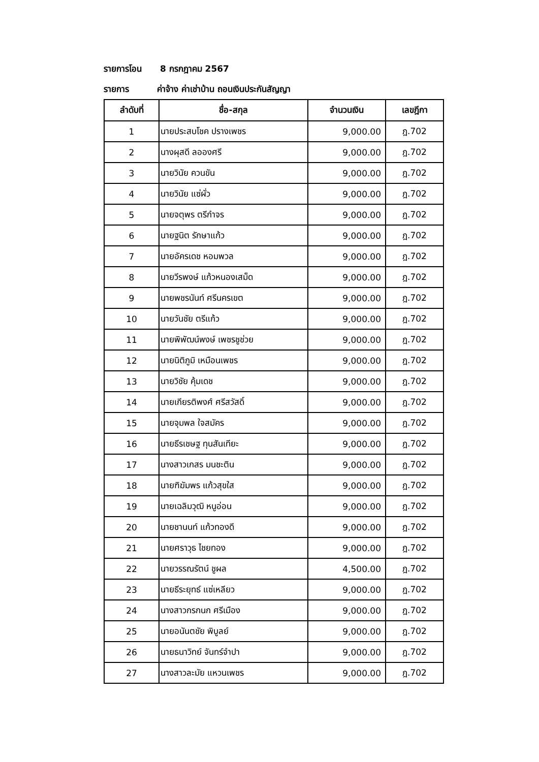รายการโอน 8 กรกฎาคม 2567
รายการ ค่าจ้าง ค่าเช่าบ้าน ถอนเงินประกันสัญญา
| ลำดับที่ | ชื่อ-สกุล | จำนวนเงิน | เลขฎีกา |
| --- | --- | --- | --- |
| 1 | นายประสบโชค ปรางเพชร | 9,000.00 | ฎ.702 |
| 2 | นางผุสดี ลอองศรี | 9,000.00 | ฎ.702 |
| 3 | นายวินัย ควนขัน | 9,000.00 | ฎ.702 |
| 4 | นายวินัย แซ่ผั่ว | 9,000.00 | ฎ.702 |
| 5 | นายจตุพร ตรีกำจร | 9,000.00 | ฎ.702 |
| 6 | นายฐนิต รักษาแก้ว | 9,000.00 | ฎ.702 |
| 7 | นายอัครเดช หอมพวล | 9,000.00 | ฎ.702 |
| 8 | นายวีรพงษ์ แก้วหนองเสม็ด | 9,000.00 | ฎ.702 |
| 9 | นายพชรนันท์ ศรีนครเขต | 9,000.00 | ฎ.702 |
| 10 | นายวันชัย ตรีแก้ว | 9,000.00 | ฎ.702 |
| 11 | นายพิพัฒน์พงษ์ เพชรชูช่วย | 9,000.00 | ฎ.702 |
| 12 | นายนิติภูมิ เหมือนเพชร | 9,000.00 | ฎ.702 |
| 13 | นายวิชัย คุ้มเดช | 9,000.00 | ฎ.702 |
| 14 | นายเกียรติพงศ์ ศรีสวัสดิ์ | 9,000.00 | ฎ.702 |
| 15 | นายจุมพล ใจสมัคร | 9,000.00 | ฎ.702 |
| 16 | นายธีรเชษฐ ทุนสันเทียะ | 9,000.00 | ฎ.702 |
| 17 | นางสาวเกสร มนชะติน | 9,000.00 | ฎ.702 |
| 18 | นายฑิฆัมพร แก้วสุขใส | 9,000.00 | ฎ.702 |
| 19 | นายเฉลิมวุฒิ หนูอ่อน | 9,000.00 | ฎ.702 |
| 20 | นายชานนท์ แก้วทองดี | 9,000.00 | ฎ.702 |
| 21 | นายศราวุธ ไชยทอง | 9,000.00 | ฎ.702 |
| 22 | นายวรรณรัตน์ ชูผล | 4,500.00 | ฎ.702 |
| 23 | นายธีระยุทธ์ แซ่เหลียว | 9,000.00 | ฎ.702 |
| 24 | นางสาวกรกนก ศรีเมือง | 9,000.00 | ฎ.702 |
| 25 | นายอนันตชัย พิบูลย์ | 9,000.00 | ฎ.702 |
| 26 | นายธนาวิทย์ จันทร์จำปา | 9,000.00 | ฎ.702 |
| 27 | นางสาวละมัย แหวนเพชร | 9,000.00 | ฎ.702 |